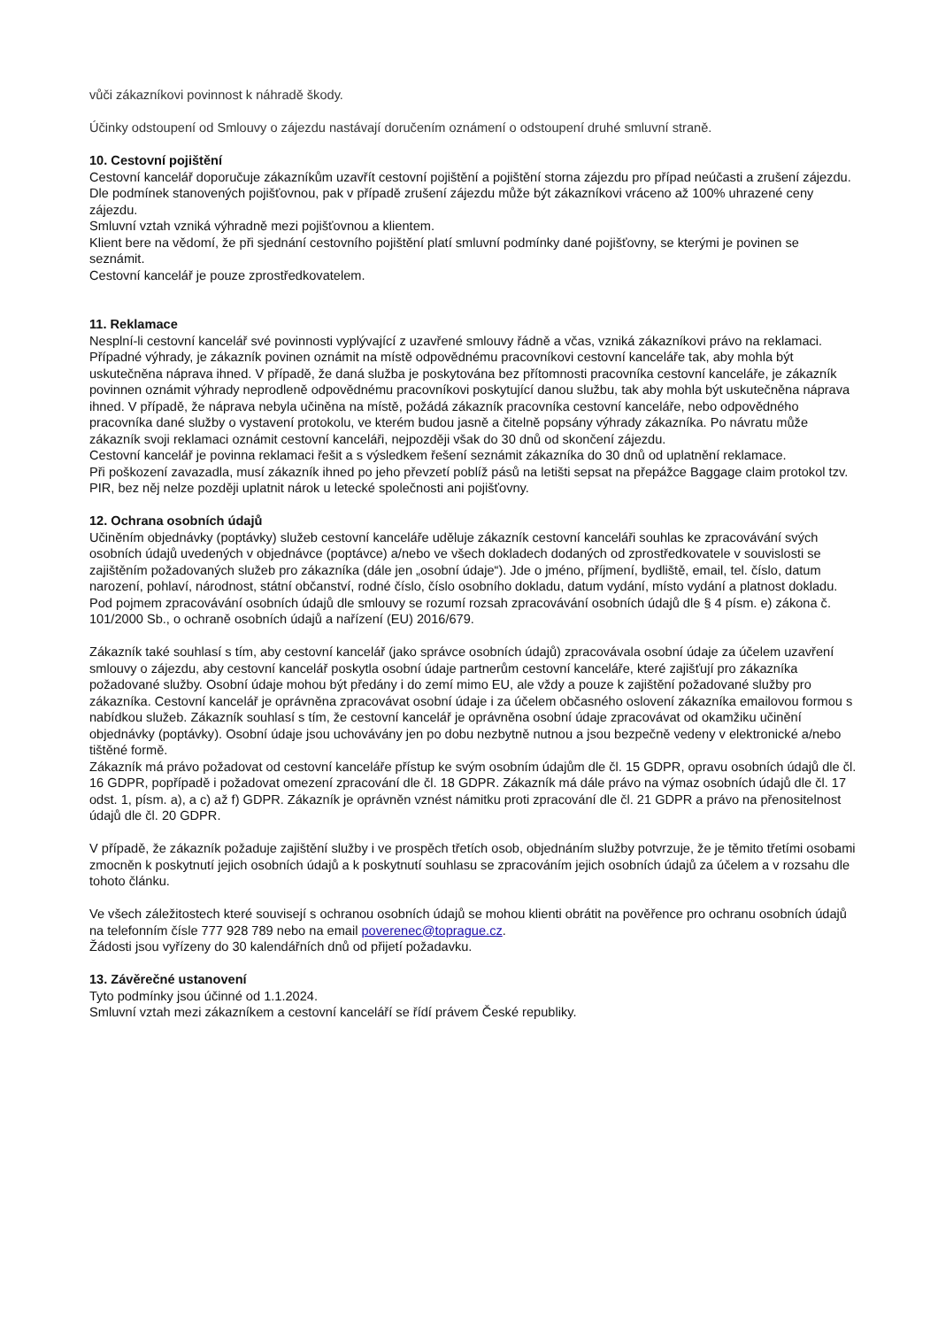vůči zákazníkovi povinnost k náhradě škody.
Účinky odstoupení od Smlouvy o zájezdu nastávají doručením oznámení o odstoupení druhé smluvní straně.
10. Cestovní pojištění
Cestovní kancelář doporučuje zákazníkům uzavřít cestovní pojištění a pojištění storna zájezdu pro případ neúčasti a zrušení zájezdu.
Dle podmínek stanovených pojišťovnou, pak v případě zrušení zájezdu může být zákazníkovi vráceno až 100% uhrazené ceny zájezdu.
Smluvní vztah vzniká výhradně mezi pojišťovnou a klientem.
Klient bere na vědomí, že při sjednání cestovního pojištění platí smluvní podmínky dané pojišťovny, se kterými je povinen se seznámit.
Cestovní kancelář je pouze zprostředkovatelem.
11. Reklamace
Nesplní-li cestovní kancelář své povinnosti vyplývající z uzavřené smlouvy řádně a včas, vzniká zákazníkovi právo na reklamaci.
Případné výhrady, je zákazník povinen oznámit na místě odpovědnému pracovníkovi cestovní kanceláře tak, aby mohla být uskutečněna náprava ihned. V případě, že daná služba je poskytována bez přítomnosti pracovníka cestovní kanceláře, je zákazník povinnen oznámit výhrady neprodleně odpovědnému pracovníkovi poskytující danou službu, tak aby mohla být uskutečněna náprava ihned. V případě, že náprava nebyla učiněna na místě, požádá zákazník pracovníka cestovní kanceláře, nebo odpovědného pracovníka dané služby o vystavení protokolu, ve kterém budou jasně a čitelně popsány výhrady zákazníka. Po návratu může zákazník svoji reklamaci oznámit cestovní kanceláři, nejpozději však do 30 dnů od skončení zájezdu.
Cestovní kancelář je povinna reklamaci řešit a s výsledkem řešení seznámit zákazníka do 30 dnů od uplatnění reklamace.
Při poškození zavazadla, musí zákazník ihned po jeho převzetí poblíž pásů na letišti sepsat na přepážce Baggage claim protokol tzv. PIR, bez něj nelze později uplatnit nárok u letecké společnosti ani pojišťovny.
12. Ochrana osobních údajů
Učiněním objednávky (poptávky) služeb cestovní kanceláře uděluje zákazník cestovní kanceláři souhlas ke zpracovávání svých osobních údajů uvedených v objednávce (poptávce) a/nebo ve všech dokladech dodaných od zprostředkovatele v souvislosti se zajištěním požadovaných služeb pro zákazníka (dále jen „osobní údaje“). Jde o jméno, příjmení, bydliště, email, tel. číslo, datum narození, pohlaví, národnost, státní občanství, rodné číslo, číslo osobního dokladu, datum vydání, místo vydání a platnost dokladu. Pod pojmem zpracovávání osobních údajů dle smlouvy se rozumí rozsah zpracovávání osobních údajů dle § 4 písm. e) zákona č. 101/2000 Sb., o ochraně osobních údajů a nařízení (EU) 2016/679.
Zákazník také souhlasí s tím, aby cestovní kancelář (jako správce osobních údajů) zpracovávala osobní údaje za účelem uzavření smlouvy o zájezdu, aby cestovní kancelář poskytla osobní údaje partnerům cestovní kanceláře, které zajišťují pro zákazníka požadované služby. Osobní údaje mohou být předány i do zemí mimo EU, ale vždy a pouze k zajištění požadované služby pro zákazníka. Cestovní kancelář je oprávněna zpracovávat osobní údaje i za účelem občasného oslovení zákazníka emailovou formou s nabídkou služeb. Zákazník souhlasí s tím, že cestovní kancelář je oprávněna osobní údaje zpracovávat od okamžiku učinění objednávky (poptávky). Osobní údaje jsou uchovávány jen po dobu nezbytně nutnou a jsou bezpečně vedeny v elektronické a/nebo tištěné formě.
Zákazník má právo požadovat od cestovní kanceláře přístup ke svým osobním údajům dle čl. 15 GDPR, opravu osobních údajů dle čl. 16 GDPR, popřípadě i požadovat omezení zpracování dle čl. 18 GDPR. Zákazník má dále právo na výmaz osobních údajů dle čl. 17 odst. 1, písm. a), a c) až f) GDPR. Zákazník je oprávněn vznést námitku proti zpracování dle čl. 21 GDPR a právo na přenositelnost údajů dle čl. 20 GDPR.
V případě, že zákazník požaduje zajištění služby i ve prospěch třetích osob, objednáním služby potvrzuje, že je těmito třetími osobami zmocněn k poskytnutí jejich osobních údajů a k poskytnutí souhlasu se zpracováním jejich osobních údajů za účelem a v rozsahu dle tohoto článku.
Ve všech záležitostech které souvisejí s ochranou osobních údajů se mohou klienti obrátit na pověřence pro ochranu osobních údajů na telefonním čísle 777 928 789 nebo na email poverenec@toprague.cz.
Žádosti jsou vyřízeny do 30 kalendářních dnů od přijetí požadavku.
13. Závěrečné ustanovení
Tyto podmínky jsou účinné od 1.1.2024.
Smluvní vztah mezi zákazníkem a cestovní kanceláří se řídí právem České republiky.